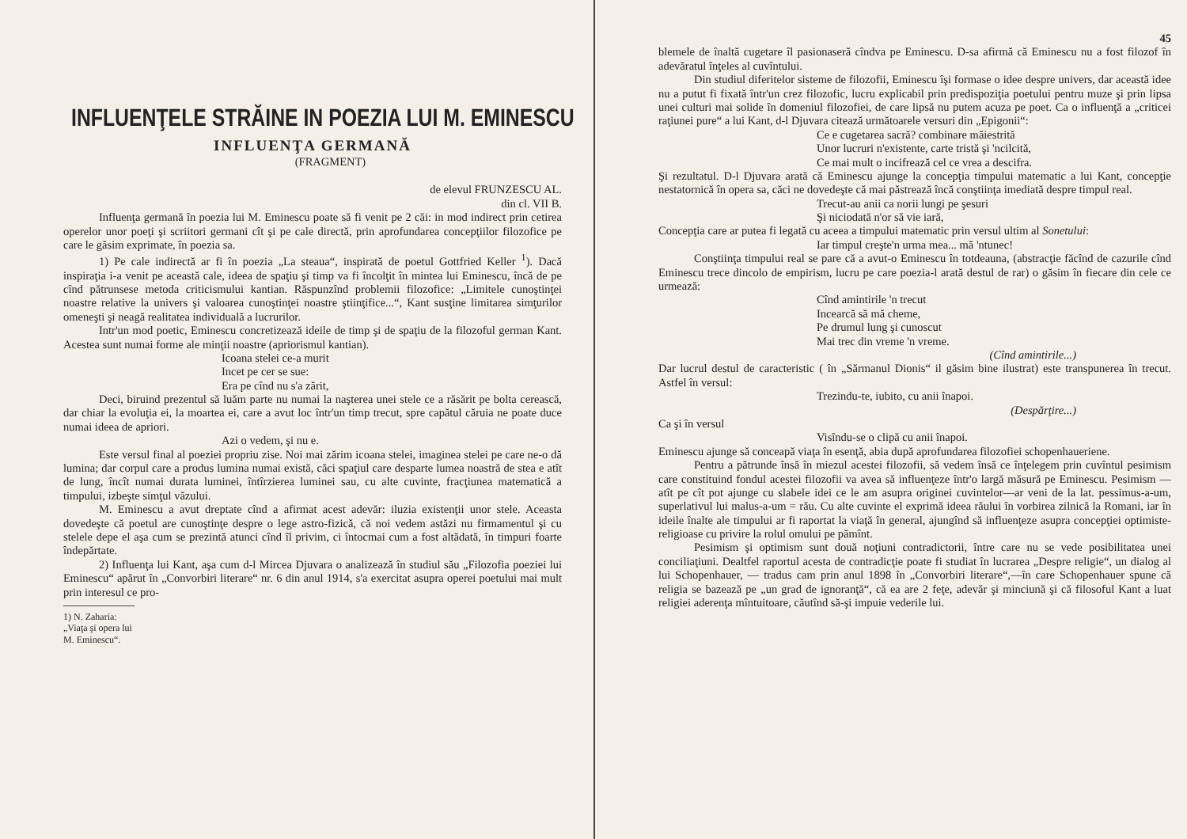INFLUENŢELE STRĂINE IN POEZIA LUI M. EMINESCU
INFLUENŢA GERMANĂ
(FRAGMENT)
de elevul FRUNZESCU AL.
din cl. VII B.
Influenţa germană în poezia lui M. Eminescu poate să fi venit pe 2 căi: in mod indirect prin cetirea operelor unor poeţi şi scriitori germani cît şi pe cale directă, prin aprofundarea concepţiilor filozofice pe care le găsim exprimate, în poezia sa.
1) Pe cale indirectă ar fi în poezia „La steaua“, inspirată de poetul Gottfried Keller <sup>1</sup>). Dacă inspiraţia i-a venit pe această cale, ideea de spaţiu şi timp va fi încolţit în mintea lui Eminescu, încă de pe cînd pătrunsese metoda criticismului kantian. Răspunzînd problemii filozofice: „Limitele cunoştinţei noastre relative la univers şi valoarea cunoştinţei noastre ştiinţifice...“, Kant susţine limitarea simţurilor omeneşti şi neagă realitatea individuală a lucrurilor.
Intr'un mod poetic, Eminescu concretizează ideile de timp şi de spaţiu de la filozoful german Kant. Acestea sunt numai forme ale minţii noastre (apriorismul kantian).
Icoana stelei ce-a murit
Incet pe cer se sue:
Era pe cînd nu s'a zărit,
Deci, biruind prezentul să luăm parte nu numai la naşterea unei stele ce a răsărit pe bolta cerească, dar chiar la evoluţia ei, la moartea ei, care a avut loc într'un timp trecut, spre capătul căruia ne poate duce numai ideea de apriori.
Azi o vedem, şi nu e.
Este versul final al poeziei propriu zise. Noi mai zărim icoana stelei, imaginea stelei pe care ne-o dă lumina; dar corpul care a produs lumina numai există, căci spaţiul care desparte lumea noastră de stea e atît de lung, încît numai durata luminei, întîrzierea luminei sau, cu alte cuvinte, fracţiunea matematică a timpului, izbeşte simţul văzului.
M. Eminescu a avut dreptate cînd a afirmat acest adevăr: iluzia existenţii unor stele. Aceasta dovedeşte că poetul are cunoştinţe despre o lege astro-fizică, că noi vedem astăzi nu firmamentul şi cu stelele depe el aşa cum se prezintă atunci cînd îl privim, ci întocmai cum a fost altădată, în timpuri foarte îndepărtate.
2) Influenţa lui Kant, aşa cum d-l Mircea Djuvara o analizează în studiul său „Filozofia poeziei lui Eminescu“ apărut în „Convorbiri literare“ nr. 6 din anul 1914, s'a exercitat asupra operei poetului mai mult prin interesul ce pro-
1) N. Zaharia: „Viaţa şi opera lui M. Eminescu“.
45
blemele de înaltă cugetare îl pasionaseră cîndva pe Eminescu. D-sa afirmă că Eminescu nu a fost filozof în adevăratul înţeles al cuvîntului.
Din studiul diferitelor sisteme de filozofii, Eminescu îşi formase o idee despre univers, dar această idee nu a putut fi fixată într'un crez filozofic, lucru explicabil prin predispoziţia poetului pentru muze şi prin lipsa unei culturi mai solide în domeniul filozofiei, de care lipsă nu putem acuza pe poet. Ca o influenţă a „criticei raţiunei pure“ a lui Kant, d-l Djuvara citează următoarele versuri din „Epigonii“:
Ce e cugetarea sacră? combinare măiestrită
Unor lucruri n'existente, carte tristă şi 'ncilcită,
Ce mai mult o incifrează cel ce vrea a descifra.
Şi rezultatul. D-l Djuvara arată că Eminescu ajunge la concepţia timpului matematic a lui Kant, concepţie nestatornică în opera sa, căci ne dovedeşte că mai păstrează încă conştiinţa imediată despre timpul real.
Trecut-au anii ca norii lungi pe şesuri
Şi niciodată n'or să vie iară,
Concepţia care ar putea fi legată cu aceea a timpului matematic prin versul ultim al Sonetului:
Iar timpul creşte'n urma mea... mă 'ntunec!
Conştiinţa timpului real se pare că a avut-o Eminescu în totdeauna, (abstracţie făcînd de cazurile cînd Eminescu trece dincolo de empirism, lucru pe care poezia-l arată destul de rar) o găsim în fiecare din cele ce urmează:
Cînd amintirile 'n trecut
Incearcă să mă cheme,
Pe drumul lung şi cunoscut
Mai trec din vreme 'n vreme.
(Cînd amintirile...)
Dar lucrul destul de caracteristic ( în „Sărmanul Dionis“ il găsim bine ilustrat) este transpunerea în trecut. Astfel în versul:
Trezindu-te, iubito, cu anii înapoi.
(Despărţire...)
Ca şi în versul
Visîndu-se o clipă cu anii înapoi.
Eminescu ajunge să conceapă viaţa în esenţă, abia după aprofundarea filozofiei schopenhaueriene.
Pentru a pătrunde însă în miezul acestei filozofii, să vedem însă ce înţelegem prin cuvîntul pesimism care constituind fondul acestei filozofii va avea să influenţeze într'o largă măsură pe Eminescu. Pesimism — atît pe cît pot ajunge cu slabele idei ce le am asupra originei cuvintelor—ar veni de la lat. pessimus-a-um, superlativul lui malus-a-um = rău. Cu alte cuvinte el exprimă ideea răului în vorbirea zilnică la Romani, iar în ideile înalte ale timpului ar fi raportat la viaţă în general, ajungînd să influenţeze asupra concepţiei optimiste-religioase cu privire la rolul omului pe pămînt.
Pesimism şi optimism sunt două noţiuni contradictorii, între care nu se vede posibilitatea unei conciliaţiuni. Dealtfel raportul acesta de contradicţie poate fi studiat în lucrarea „Despre religie“, un dialog al lui Schopenhauer, — tradus cam prin anul 1898 în „Convorbiri literare“,—în care Schopenhauer spune că religia se bazează pe „un grad de ignoranţă“, că ea are 2 feţe, adevăr şi minciună şi că filosoful Kant a luat religiei aderenţa mîntuitoare, căutînd să-şi impuie vederile lui.